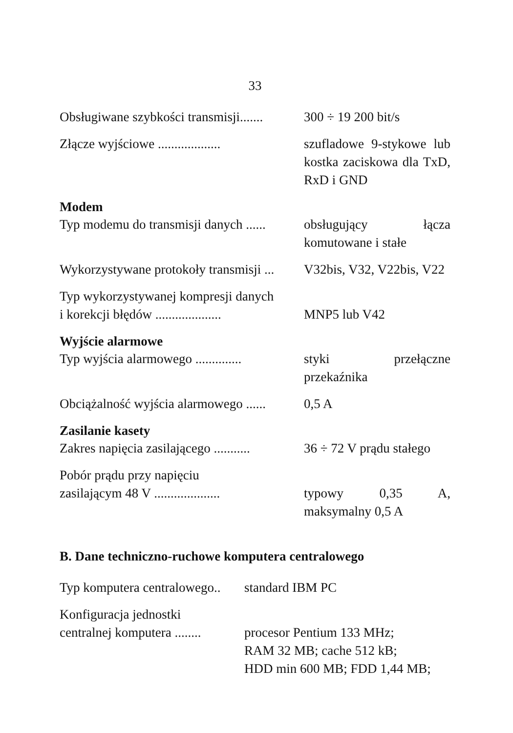33
| Obsługiwane szybkości transmisji....... | 300 ÷ 19 200 bit/s |
| Złącze wyjściowe ................... | szufladowe 9-stykowe lub kostka zaciskowa dla TxD, RxD i GND |
| Modem | |
| Typ modemu do transmisji danych ...... | obsługujący łącza komutowane i stałe |
| Wykorzystywane protokoły transmisji ... | V32bis, V32, V22bis, V22 |
| Typ wykorzystywanej kompresji danych i korekcji błędów .................... | MNP5 lub V42 |
| Wyjście alarmowe | |
| Typ wyjścia alarmowego .............. | styki przełączne przekaźnika |
| Obciążalność wyjścia alarmowego ...... | 0,5 A |
| Zasilanie kasety | |
| Zakres napięcia zasilającego ........... | 36 ÷ 72 V prądu stałego |
| Pobór prądu przy napięciu zasilającym 48 V .................... | typowy 0,35 A, maksymalny 0,5 A |
B. Dane techniczno-ruchowe komputera centralowego
| Typ komputera centralowego.. | standard IBM PC |
| Konfiguracja jednostki centralnej komputera ........ | procesor Pentium 133 MHz; RAM 32 MB; cache 512 kB; HDD min 600 MB; FDD 1,44 MB; |